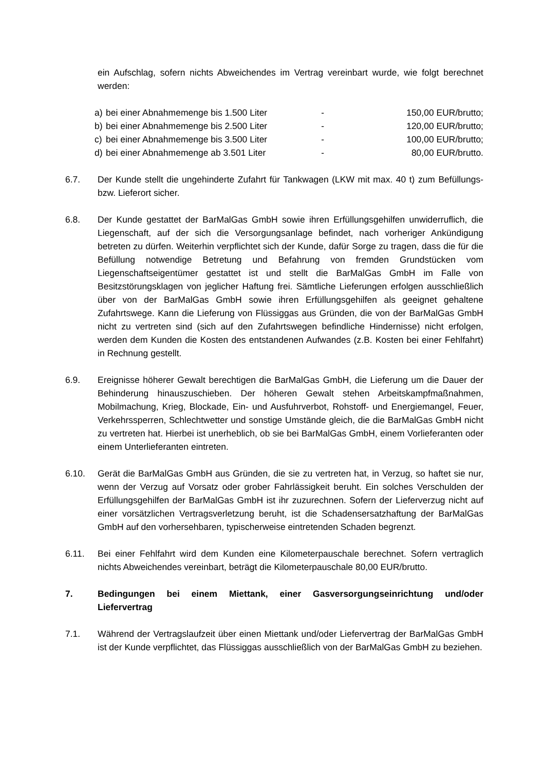ein Aufschlag, sofern nichts Abweichendes im Vertrag vereinbart wurde, wie folgt berechnet werden:
a) bei einer Abnahmemenge bis 1.500 Liter - 150,00 EUR/brutto;
b) bei einer Abnahmemenge bis 2.500 Liter - 120,00 EUR/brutto;
c) bei einer Abnahmemenge bis 3.500 Liter - 100,00 EUR/brutto;
d) bei einer Abnahmemenge ab 3.501 Liter - 80,00 EUR/brutto.
6.7. Der Kunde stellt die ungehinderte Zufahrt für Tankwagen (LKW mit max. 40 t) zum Befüllungs- bzw. Lieferort sicher.
6.8. Der Kunde gestattet der BarMalGas GmbH sowie ihren Erfüllungsgehilfen unwiderruflich, die Liegenschaft, auf der sich die Versorgungsanlage befindet, nach vorheriger Ankündigung betreten zu dürfen. Weiterhin verpflichtet sich der Kunde, dafür Sorge zu tragen, dass die für die Befüllung notwendige Betretung und Befahrung von fremden Grundstücken vom Liegenschaftseigentümer gestattet ist und stellt die BarMalGas GmbH im Falle von Besitzstörungsklagen von jeglicher Haftung frei. Sämtliche Lieferungen erfolgen ausschließlich über von der BarMalGas GmbH sowie ihren Erfüllungsgehilfen als geeignet gehaltene Zufahrtswege. Kann die Lieferung von Flüssiggas aus Gründen, die von der BarMalGas GmbH nicht zu vertreten sind (sich auf den Zufahrtswegen befindliche Hindernisse) nicht erfolgen, werden dem Kunden die Kosten des entstandenen Aufwandes (z.B. Kosten bei einer Fehlfahrt) in Rechnung gestellt.
6.9. Ereignisse höherer Gewalt berechtigen die BarMalGas GmbH, die Lieferung um die Dauer der Behinderung hinauszuschieben. Der höheren Gewalt stehen Arbeitskampfmaßnahmen, Mobilmachung, Krieg, Blockade, Ein- und Ausfuhrverbot, Rohstoff- und Energiemangel, Feuer, Verkehrssperren, Schlechtwetter und sonstige Umstände gleich, die die BarMalGas GmbH nicht zu vertreten hat. Hierbei ist unerheblich, ob sie bei BarMalGas GmbH, einem Vorlieferanten oder einem Unterlieferanten eintreten.
6.10. Gerät die BarMalGas GmbH aus Gründen, die sie zu vertreten hat, in Verzug, so haftet sie nur, wenn der Verzug auf Vorsatz oder grober Fahrlässigkeit beruht. Ein solches Verschulden der Erfüllungsgehilfen der BarMalGas GmbH ist ihr zuzurechnen. Sofern der Lieferverzug nicht auf einer vorsätzlichen Vertragsverletzung beruht, ist die Schadensersatzhaftung der BarMalGas GmbH auf den vorhersehbaren, typischerweise eintretenden Schaden begrenzt.
6.11. Bei einer Fehlfahrt wird dem Kunden eine Kilometerpauschale berechnet. Sofern vertraglich nichts Abweichendes vereinbart, beträgt die Kilometerpauschale 80,00 EUR/brutto.
7. Bedingungen bei einem Miettank, einer Gasversorgungseinrichtung und/oder Liefervertrag
7.1. Während der Vertragslaufzeit über einen Miettank und/oder Liefervertrag der BarMalGas GmbH ist der Kunde verpflichtet, das Flüssiggas ausschließlich von der BarMalGas GmbH zu beziehen.